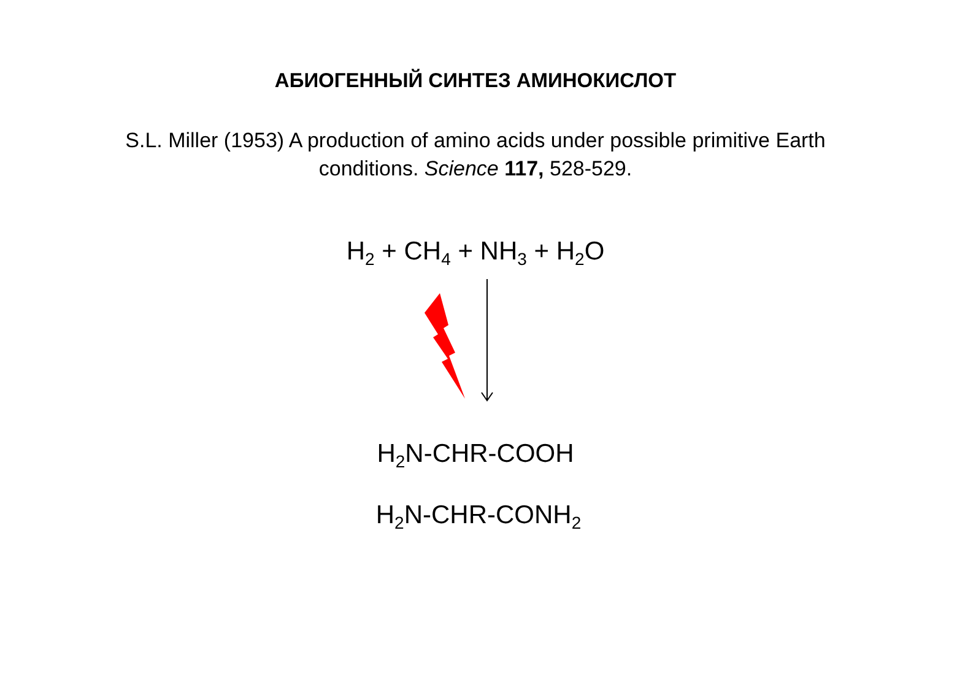АБИОГЕННЫЙ СИНТЕЗ АМИНОКИСЛОТ
S.L. Miller (1953) A production of amino acids under possible primitive Earth conditions. Science 117, 528-529.
H<sub>2</sub> + CH<sub>4</sub> + NH<sub>3</sub> + H<sub>2</sub>O
H<sub>2</sub>N-CHR-COOH
H<sub>2</sub>N-CHR-CONH<sub>2</sub>